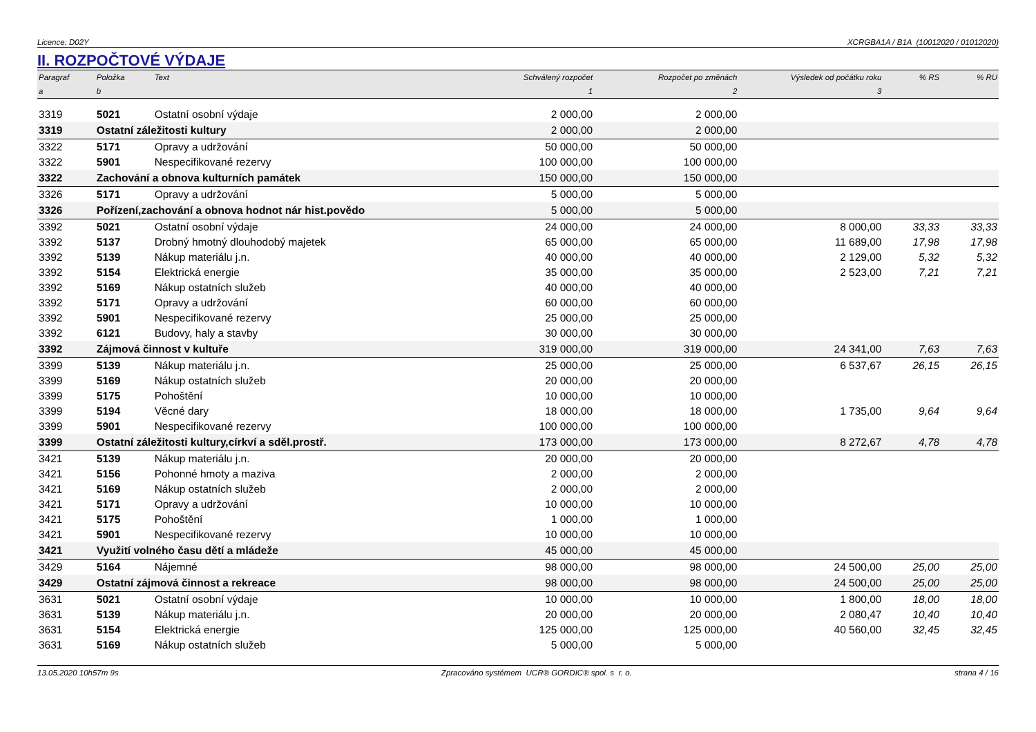Licence: D02Y XCRGBA1A / B1A (10012020 / 01012020)
II. ROZPOČTOVÉ VÝDAJE
| Paragraf | Položka | Text | Schválený rozpočet | Rozpočet po změnách | Výsledek od počátku roku | % RS | % RU |
| --- | --- | --- | --- | --- | --- | --- | --- |
| a | b | | 1 | 2 | 3 | | |
| 3319 | 5021 | Ostatní osobní výdaje | 2 000,00 | 2 000,00 | | | |
| 3319 | Ostatní záležitosti kultury | | 2 000,00 | 2 000,00 | | | |
| 3322 | 5171 | Opravy a udržování | 50 000,00 | 50 000,00 | | | |
| 3322 | 5901 | Nespecifikované rezervy | 100 000,00 | 100 000,00 | | | |
| 3322 | Zachování a obnova kulturních památek | | 150 000,00 | 150 000,00 | | | |
| 3326 | 5171 | Opravy a udržování | 5 000,00 | 5 000,00 | | | |
| 3326 | Pořízení,zachování a obnova hodnot nár hist.povědo | | 5 000,00 | 5 000,00 | | | |
| 3392 | 5021 | Ostatní osobní výdaje | 24 000,00 | 24 000,00 | 8 000,00 | 33,33 | 33,33 |
| 3392 | 5137 | Drobný hmotný dlouhodobý majetek | 65 000,00 | 65 000,00 | 11 689,00 | 17,98 | 17,98 |
| 3392 | 5139 | Nákup materiálu j.n. | 40 000,00 | 40 000,00 | 2 129,00 | 5,32 | 5,32 |
| 3392 | 5154 | Elektrická energie | 35 000,00 | 35 000,00 | 2 523,00 | 7,21 | 7,21 |
| 3392 | 5169 | Nákup ostatních služeb | 40 000,00 | 40 000,00 | | | |
| 3392 | 5171 | Opravy a udržování | 60 000,00 | 60 000,00 | | | |
| 3392 | 5901 | Nespecifikované rezervy | 25 000,00 | 25 000,00 | | | |
| 3392 | 6121 | Budovy, haly a stavby | 30 000,00 | 30 000,00 | | | |
| 3392 | Zájmová činnost v kultuře | | 319 000,00 | 319 000,00 | 24 341,00 | 7,63 | 7,63 |
| 3399 | 5139 | Nákup materiálu j.n. | 25 000,00 | 25 000,00 | 6 537,67 | 26,15 | 26,15 |
| 3399 | 5169 | Nákup ostatních služeb | 20 000,00 | 20 000,00 | | | |
| 3399 | 5175 | Pohoštění | 10 000,00 | 10 000,00 | | | |
| 3399 | 5194 | Věcné dary | 18 000,00 | 18 000,00 | 1 735,00 | 9,64 | 9,64 |
| 3399 | 5901 | Nespecifikované rezervy | 100 000,00 | 100 000,00 | | | |
| 3399 | Ostatní záležitosti kultury,církví a sděl.prostř. | | 173 000,00 | 173 000,00 | 8 272,67 | 4,78 | 4,78 |
| 3421 | 5139 | Nákup materiálu j.n. | 20 000,00 | 20 000,00 | | | |
| 3421 | 5156 | Pohonné hmoty a maziva | 2 000,00 | 2 000,00 | | | |
| 3421 | 5169 | Nákup ostatních služeb | 2 000,00 | 2 000,00 | | | |
| 3421 | 5171 | Opravy a udržování | 10 000,00 | 10 000,00 | | | |
| 3421 | 5175 | Pohoštění | 1 000,00 | 1 000,00 | | | |
| 3421 | 5901 | Nespecifikované rezervy | 10 000,00 | 10 000,00 | | | |
| 3421 | Využití volného času dětí a mládeže | | 45 000,00 | 45 000,00 | | | |
| 3429 | 5164 | Nájemné | 98 000,00 | 98 000,00 | 24 500,00 | 25,00 | 25,00 |
| 3429 | Ostatní zájmová činnost a rekreace | | 98 000,00 | 98 000,00 | 24 500,00 | 25,00 | 25,00 |
| 3631 | 5021 | Ostatní osobní výdaje | 10 000,00 | 10 000,00 | 1 800,00 | 18,00 | 18,00 |
| 3631 | 5139 | Nákup materiálu j.n. | 20 000,00 | 20 000,00 | 2 080,47 | 10,40 | 10,40 |
| 3631 | 5154 | Elektrická energie | 125 000,00 | 125 000,00 | 40 560,00 | 32,45 | 32,45 |
| 3631 | 5169 | Nákup ostatních služeb | 5 000,00 | 5 000,00 | | | |
13.05.2020 10h57m 9s Zpracováno systémem UCR® GORDIC® spol. s r. o. strana 4 / 16